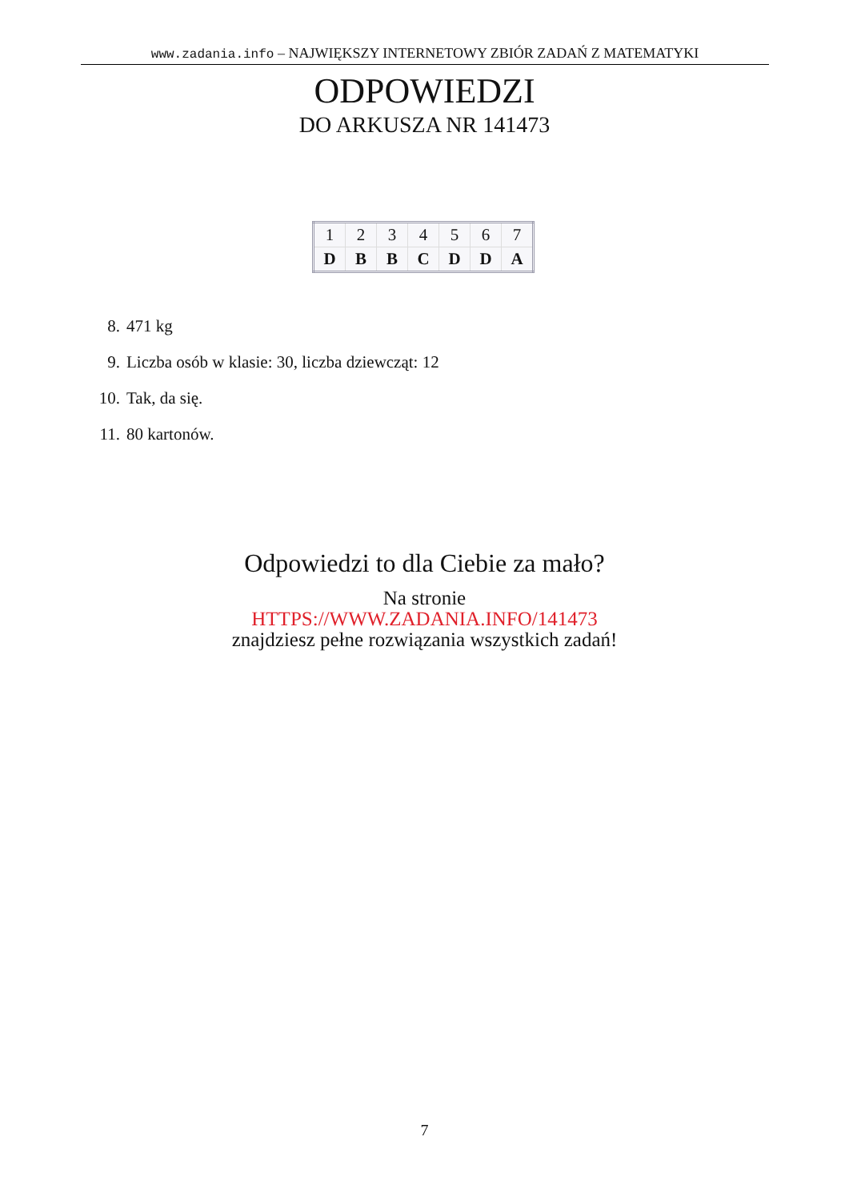www.zadania.info – NAJWIĘKSZY INTERNETOWY ZBIÓR ZADAŃ Z MATEMATYKI
ODPOWIEDZI
DO ARKUSZA NR 141473
| 1 | 2 | 3 | 4 | 5 | 6 | 7 |
| D | B | B | C | D | D | A |
8. 471 kg
9. Liczba osób w klasie: 30, liczba dziewcząt: 12
10. Tak, da się.
11. 80 kartonów.
Odpowiedzi to dla Ciebie za mało?
Na stronie
HTTPS://WWW.ZADANIA.INFO/141473
znajdziesz pełne rozwiązania wszystkich zadań!
7